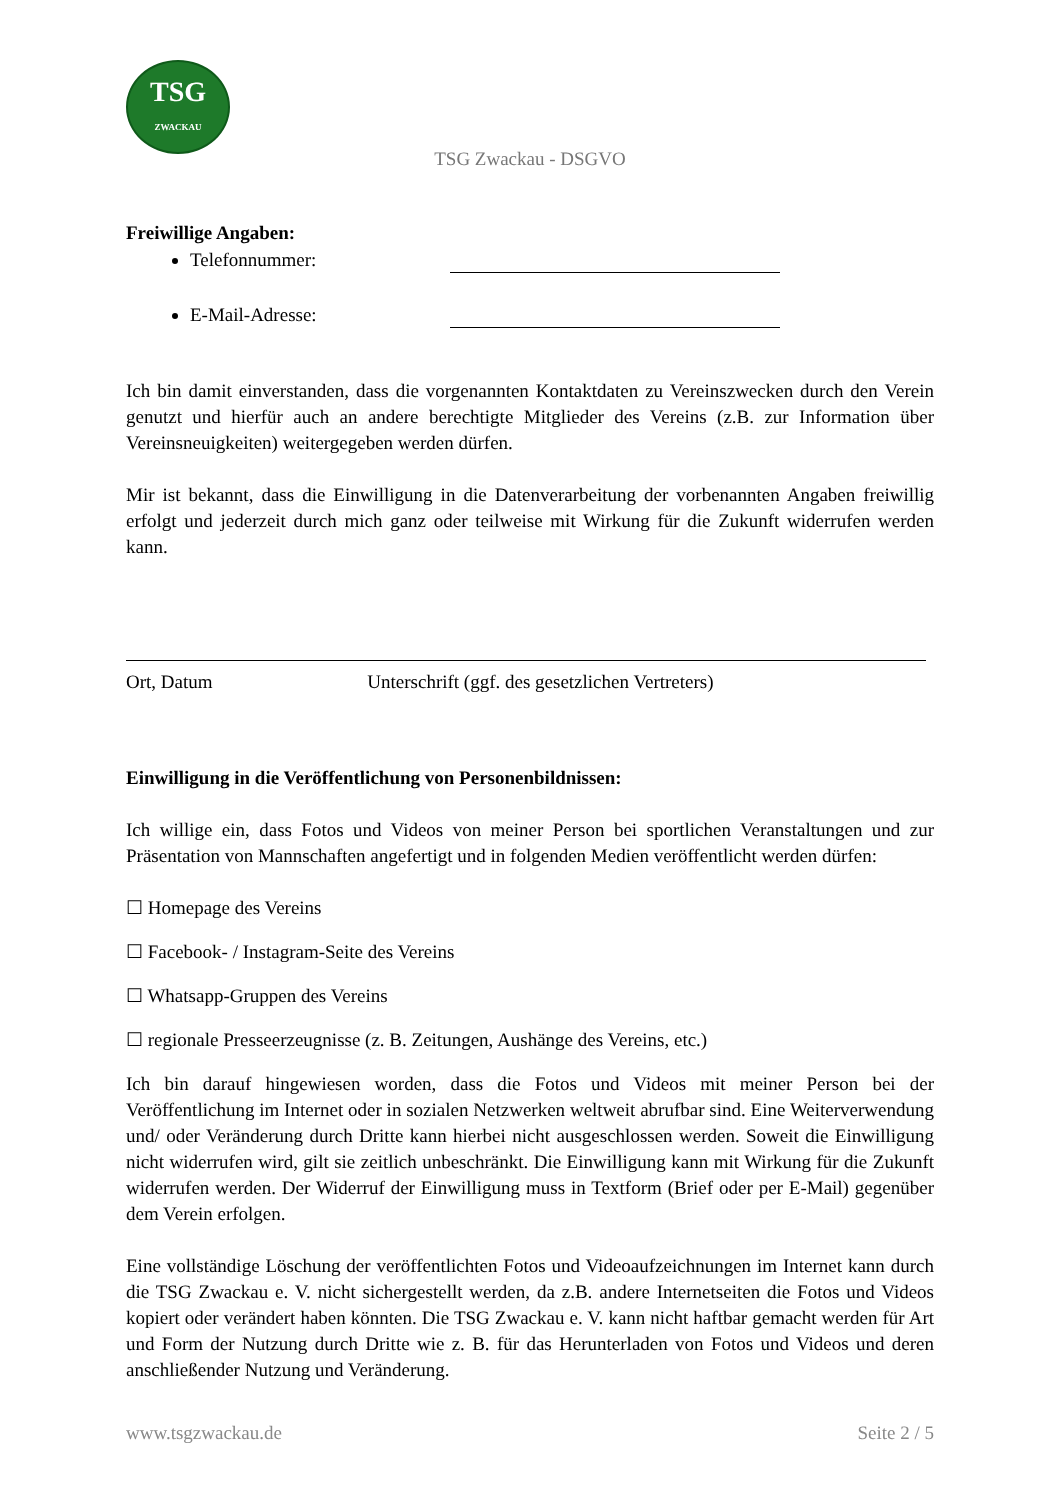TSG
ZWACKAU
TSG Zwackau - DSGVO
Freiwillige Angaben:
Telefonnummer:
E-Mail-Adresse:
Ich bin damit einverstanden, dass die vorgenannten Kontaktdaten zu Vereinszwecken durch den Verein genutzt und hierfür auch an andere berechtigte Mitglieder des Vereins (z.B. zur Information über Vereinsneuigkeiten) weitergegeben werden dürfen.
Mir ist bekannt, dass die Einwilligung in die Datenverarbeitung der vorbenannten Angaben freiwillig erfolgt und jederzeit durch mich ganz oder teilweise mit Wirkung für die Zukunft widerrufen werden kann.
Ort, Datum Unterschrift (ggf. des gesetzlichen Vertreters)
Einwilligung in die Veröffentlichung von Personenbildnissen:
Ich willige ein, dass Fotos und Videos von meiner Person bei sportlichen Veranstaltungen und zur Präsentation von Mannschaften angefertigt und in folgenden Medien veröffentlicht werden dürfen:
☐ Homepage des Vereins
☐ Facebook- / Instagram-Seite des Vereins
☐ Whatsapp-Gruppen des Vereins
☐ regionale Presseerzeugnisse (z. B. Zeitungen, Aushänge des Vereins, etc.)
Ich bin darauf hingewiesen worden, dass die Fotos und Videos mit meiner Person bei der Veröffentlichung im Internet oder in sozialen Netzwerken weltweit abrufbar sind. Eine Weiterverwendung und/ oder Veränderung durch Dritte kann hierbei nicht ausgeschlossen werden. Soweit die Einwilligung nicht widerrufen wird, gilt sie zeitlich unbeschränkt. Die Einwilligung kann mit Wirkung für die Zukunft widerrufen werden. Der Widerruf der Einwilligung muss in Textform (Brief oder per E-Mail) gegenüber dem Verein erfolgen.
Eine vollständige Löschung der veröffentlichten Fotos und Videoaufzeichnungen im Internet kann durch die TSG Zwackau e. V. nicht sichergestellt werden, da z.B. andere Internetseiten die Fotos und Videos kopiert oder verändert haben könnten. Die TSG Zwackau e. V. kann nicht haftbar gemacht werden für Art und Form der Nutzung durch Dritte wie z. B. für das Herunterladen von Fotos und Videos und deren anschließender Nutzung und Veränderung.
www.tsgzwackau.de Seite 2 / 5